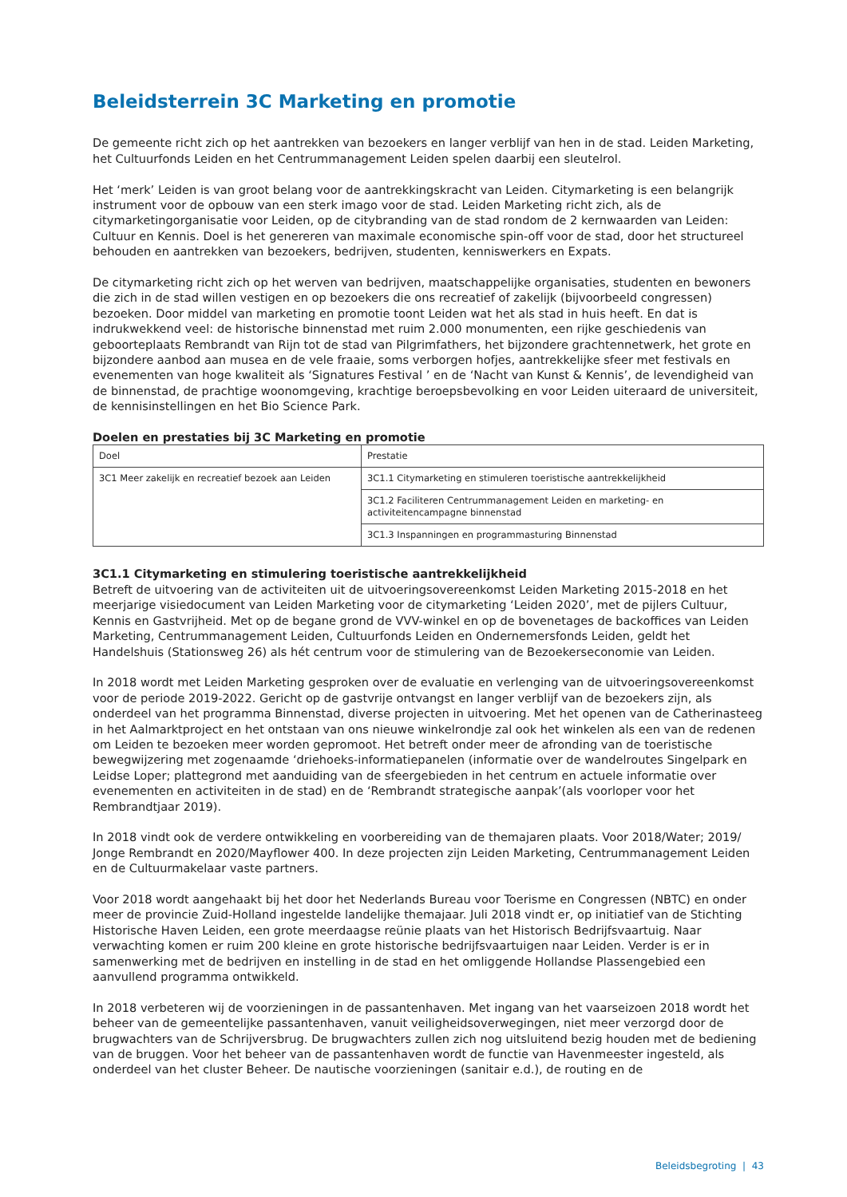Beleidsterrein 3C Marketing en promotie
De gemeente richt zich op het aantrekken van bezoekers en langer verblijf van hen in de stad. Leiden Marketing, het Cultuurfonds Leiden en het Centrummanagement Leiden spelen daarbij een sleutelrol.
Het ‘merk’ Leiden is van groot belang voor de aantrekkingskracht van Leiden. Citymarketing is een belangrijk instrument voor de opbouw van een sterk imago voor de stad. Leiden Marketing richt zich, als de citymarketingorganisatie voor Leiden, op de citybranding van de stad rondom de 2 kernwaarden van Leiden: Cultuur en Kennis. Doel is het genereren van maximale economische spin-off voor de stad, door het structureel behouden en aantrekken van bezoekers, bedrijven, studenten, kenniswerkers en Expats.
De citymarketing richt zich op het werven van bedrijven, maatschappelijke organisaties, studenten en bewoners die zich in de stad willen vestigen en op bezoekers die ons recreatief of zakelijk (bijvoorbeeld congressen) bezoeken. Door middel van marketing en promotie toont Leiden wat het als stad in huis heeft. En dat is indrukwekkend veel: de historische binnenstad met ruim 2.000 monumenten, een rijke geschiedenis van geboorteplaats Rembrandt van Rijn tot de stad van Pilgrimfathers, het bijzondere grachtennetwerk, het grote en bijzondere aanbod aan musea en de vele fraaie, soms verborgen hofjes, aantrekkelijke sfeer met festivals en evenementen van hoge kwaliteit als ‘Signatures Festival ’ en de ‘Nacht van Kunst & Kennis’, de levendigheid van de binnenstad, de prachtige woonomgeving, krachtige beroepsbevolking en voor Leiden uiteraard de universiteit, de kennisinstellingen en het Bio Science Park.
Doelen en prestaties bij 3C Marketing en promotie
| Doel | Prestatie |
| 3C1 Meer zakelijk en recreatief bezoek aan Leiden | 3C1.1 Citymarketing en stimuleren toeristische aantrekkelijkheid |
| | 3C1.2 Faciliteren Centrummanagement Leiden en marketing- en activiteitencampagne binnenstad |
| | 3C1.3 Inspanningen en programmasturing Binnenstad |
3C1.1 Citymarketing en stimulering toeristische aantrekkelijkheid
Betreft de uitvoering van de activiteiten uit de uitvoeringsovereenkomst Leiden Marketing 2015-2018 en het meerjarige visiedocument van Leiden Marketing voor de citymarketing ‘Leiden 2020’, met de pijlers Cultuur, Kennis en Gastvrijheid. Met op de begane grond de VVV-winkel en op de bovenetages de backoffices van Leiden Marketing, Centrummanagement Leiden, Cultuurfonds Leiden en Ondernemersfonds Leiden, geldt het Handelshuis (Stationsweg 26) als hét centrum voor de stimulering van de Bezoekerseconomie van Leiden.
In 2018 wordt met Leiden Marketing gesproken over de evaluatie en verlenging van de uitvoeringsovereenkomst voor de periode 2019-2022. Gericht op de gastvrije ontvangst en langer verblijf van de bezoekers zijn, als onderdeel van het programma Binnenstad, diverse projecten in uitvoering. Met het openen van de Catherinasteeg in het Aalmarktproject en het ontstaan van ons nieuwe winkelrondje zal ook het winkelen als een van de redenen om Leiden te bezoeken meer worden gepromoot. Het betreft onder meer de afronding van de toeristische bewegwijzering met zogenaamde ‘driehoeks-informatiepanelen (informatie over de wandelroutes Singelpark en Leidse Loper; plattegrond met aanduiding van de sfeergebieden in het centrum en actuele informatie over evenementen en activiteiten in de stad) en de ‘Rembrandt strategische aanpak’(als voorloper voor het Rembrandtjaar 2019).
In 2018 vindt ook de verdere ontwikkeling en voorbereiding van de themajaren plaats. Voor 2018/Water; 2019/ Jonge Rembrandt en 2020/Mayflower 400. In deze projecten zijn Leiden Marketing, Centrummanagement Leiden en de Cultuurmakelaar vaste partners.
Voor 2018 wordt aangehaakt bij het door het Nederlands Bureau voor Toerisme en Congressen (NBTC) en onder meer de provincie Zuid-Holland ingestelde landelijke themajaar. Juli 2018 vindt er, op initiatief van de Stichting Historische Haven Leiden, een grote meerdaagse reünie plaats van het Historisch Bedrijfsvaartuig. Naar verwachting komen er ruim 200 kleine en grote historische bedrijfsvaartuigen naar Leiden. Verder is er in samenwerking met de bedrijven en instelling in de stad en het omliggende Hollandse Plassengebied een aanvullend programma ontwikkeld.
In 2018 verbeteren wij de voorzieningen in de passantenhaven. Met ingang van het vaarseizoen 2018 wordt het beheer van de gemeentelijke passantenhaven, vanuit veiligheidsoverwegingen, niet meer verzorgd door de brugwachters van de Schrijversbrug. De brugwachters zullen zich nog uitsluitend bezig houden met de bediening van de bruggen. Voor het beheer van de passantenhaven wordt de functie van Havenmeester ingesteld, als onderdeel van het cluster Beheer. De nautische voorzieningen (sanitair e.d.), de routing en de
Beleidsbegroting | 43